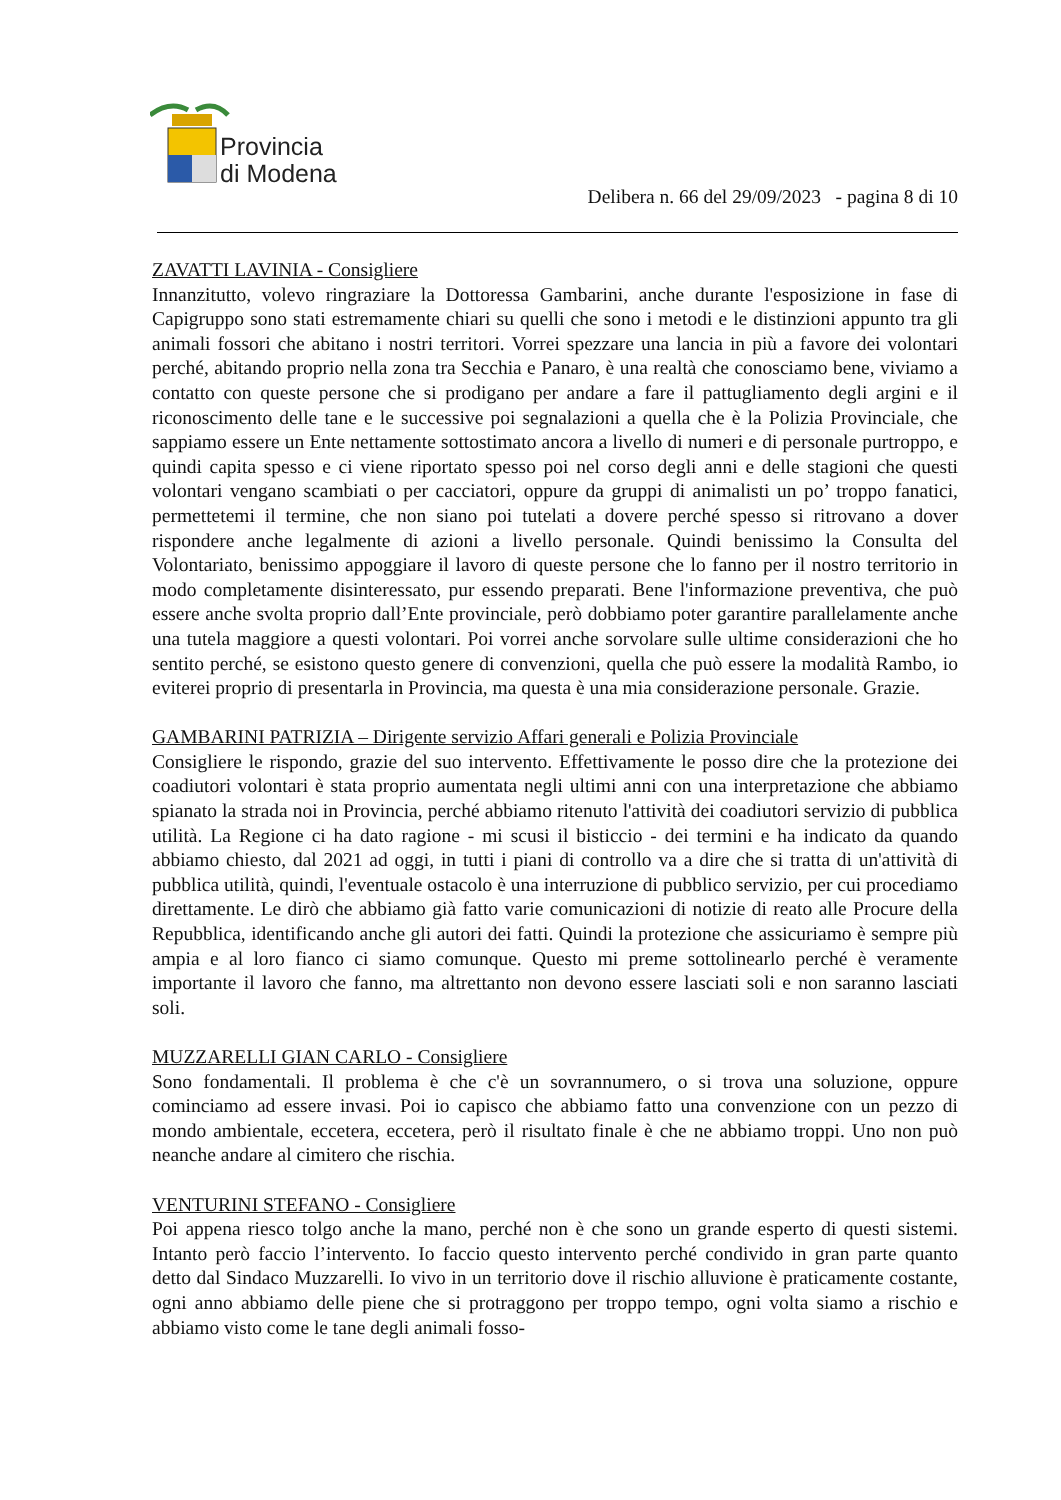Provincia
di Modena
Delibera n. 66 del 29/09/2023 - pagina 8 di 10
ZAVATTI LAVINIA - Consigliere
Innanzitutto, volevo ringraziare la Dottoressa Gambarini, anche durante l'esposizione in fase di Capigruppo sono stati estremamente chiari su quelli che sono i metodi e le distinzioni appunto tra gli animali fossori che abitano i nostri territori. Vorrei spezzare una lancia in più a favore dei volontari perché, abitando proprio nella zona tra Secchia e Panaro, è una realtà che conosciamo bene, viviamo a contatto con queste persone che si prodigano per andare a fare il pattugliamento degli argini e il riconoscimento delle tane e le successive poi segnalazioni a quella che è la Polizia Provinciale, che sappiamo essere un Ente nettamente sottostimato ancora a livello di numeri e di personale purtroppo, e quindi capita spesso e ci viene riportato spesso poi nel corso degli anni e delle stagioni che questi volontari vengano scambiati o per cacciatori, oppure da gruppi di animalisti un po’ troppo fanatici, permettetemi il termine, che non siano poi tutelati a dovere perché spesso si ritrovano a dover rispondere anche legalmente di azioni a livello personale. Quindi benissimo la Consulta del Volontariato, benissimo appoggiare il lavoro di queste persone che lo fanno per il nostro territorio in modo completamente disinteressato, pur essendo preparati. Bene l'informazione preventiva, che può essere anche svolta proprio dall’Ente provinciale, però dobbiamo poter garantire parallelamente anche una tutela maggiore a questi volontari. Poi vorrei anche sorvolare sulle ultime considerazioni che ho sentito perché, se esistono questo genere di convenzioni, quella che può essere la modalità Rambo, io eviterei proprio di presentarla in Provincia, ma questa è una mia considerazione personale. Grazie.
GAMBARINI PATRIZIA – Dirigente servizio Affari generali e Polizia Provinciale
Consigliere le rispondo, grazie del suo intervento. Effettivamente le posso dire che la protezione dei coadiutori volontari è stata proprio aumentata negli ultimi anni con una interpretazione che abbiamo spianato la strada noi in Provincia, perché abbiamo ritenuto l'attività dei coadiutori servizio di pubblica utilità. La Regione ci ha dato ragione - mi scusi il bisticcio - dei termini e ha indicato da quando abbiamo chiesto, dal 2021 ad oggi, in tutti i piani di controllo va a dire che si tratta di un'attività di pubblica utilità, quindi, l'eventuale ostacolo è una interruzione di pubblico servizio, per cui procediamo direttamente. Le dirò che abbiamo già fatto varie comunicazioni di notizie di reato alle Procure della Repubblica, identificando anche gli autori dei fatti. Quindi la protezione che assicuriamo è sempre più ampia e al loro fianco ci siamo comunque. Questo mi preme sottolinearlo perché è veramente importante il lavoro che fanno, ma altrettanto non devono essere lasciati soli e non saranno lasciati soli.
MUZZARELLI GIAN CARLO - Consigliere
Sono fondamentali. Il problema è che c'è un sovrannumero, o si trova una soluzione, oppure cominciamo ad essere invasi. Poi io capisco che abbiamo fatto una convenzione con un pezzo di mondo ambientale, eccetera, eccetera, però il risultato finale è che ne abbiamo troppi. Uno non può neanche andare al cimitero che rischia.
VENTURINI STEFANO - Consigliere
Poi appena riesco tolgo anche la mano, perché non è che sono un grande esperto di questi sistemi. Intanto però faccio l’intervento. Io faccio questo intervento perché condivido in gran parte quanto detto dal Sindaco Muzzarelli. Io vivo in un territorio dove il rischio alluvione è praticamente costante, ogni anno abbiamo delle piene che si protraggono per troppo tempo, ogni volta siamo a rischio e abbiamo visto come le tane degli animali fosso-